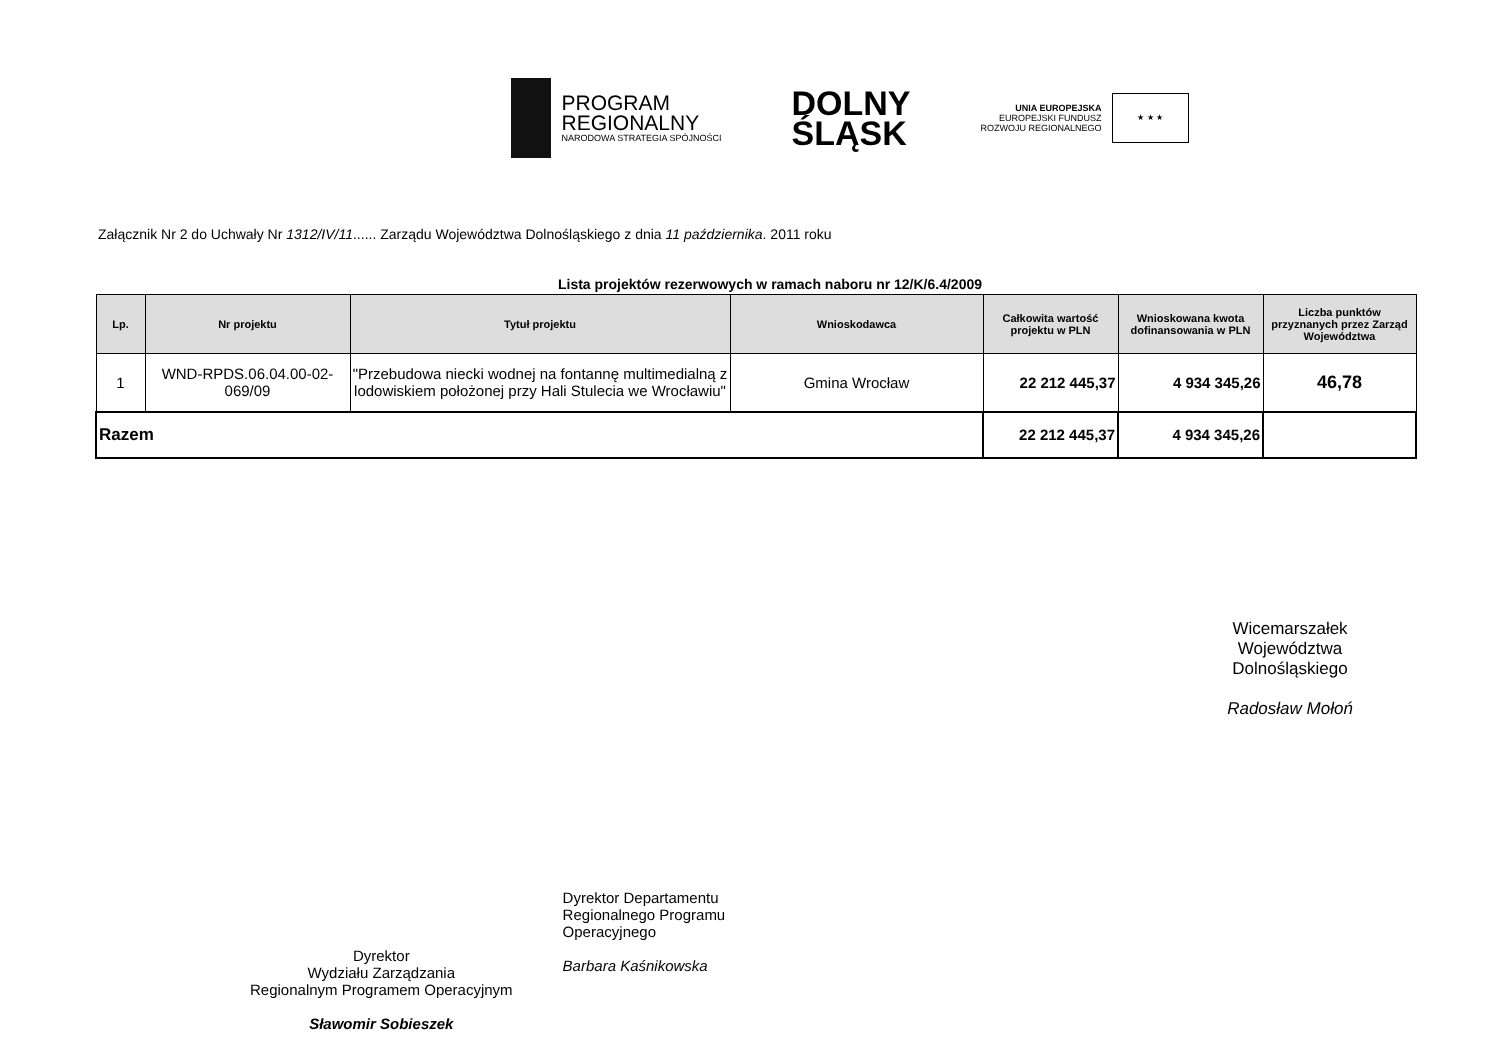PROGRAM
REGIONALNY
NARODOWA STRATEGIA SPÓJNOŚCI
DOLNY
ŚLĄSK
UNIA EUROPEJSKA
EUROPEJSKI FUNDUSZ
ROZWOJU REGIONALNEGO
★ ★ ★
Załącznik Nr 2 do Uchwały Nr 1312/IV/11...... Zarządu Województwa Dolnośląskiego z dnia 11 października. 2011 roku
Lista projektów rezerwowych w ramach naboru nr 12/K/6.4/2009
| Lp. | Nr projektu | Tytuł projektu | Wnioskodawca | Całkowita wartość projektu w PLN | Wnioskowana kwota dofinansowania w PLN | Liczba punktów przyznanych przez Zarząd Województwa |
| --- | --- | --- | --- | --- | --- | --- |
| 1 | WND-RPDS.06.04.00-02-069/09 | "Przebudowa niecki wodnej na fontannę multimedialną z lodowiskiem położonej przy Hali Stulecia we Wrocławiu" | Gmina Wrocław | 22 212 445,37 | 4 934 345,26 | 46,78 |
| Razem | | | | 22 212 445,37 | 4 934 345,26 | |
Wicemarszałek
Województwa Dolnośląskiego
Radosław Mołoń
Dyrektor
Wydziału Zarządzania
Regionalnym Programem Operacyjnym
Sławomir Sobieszek
Dyrektor Departamentu
Regionalnego Programu
Operacyjnego
Barbara Kaśnikowska